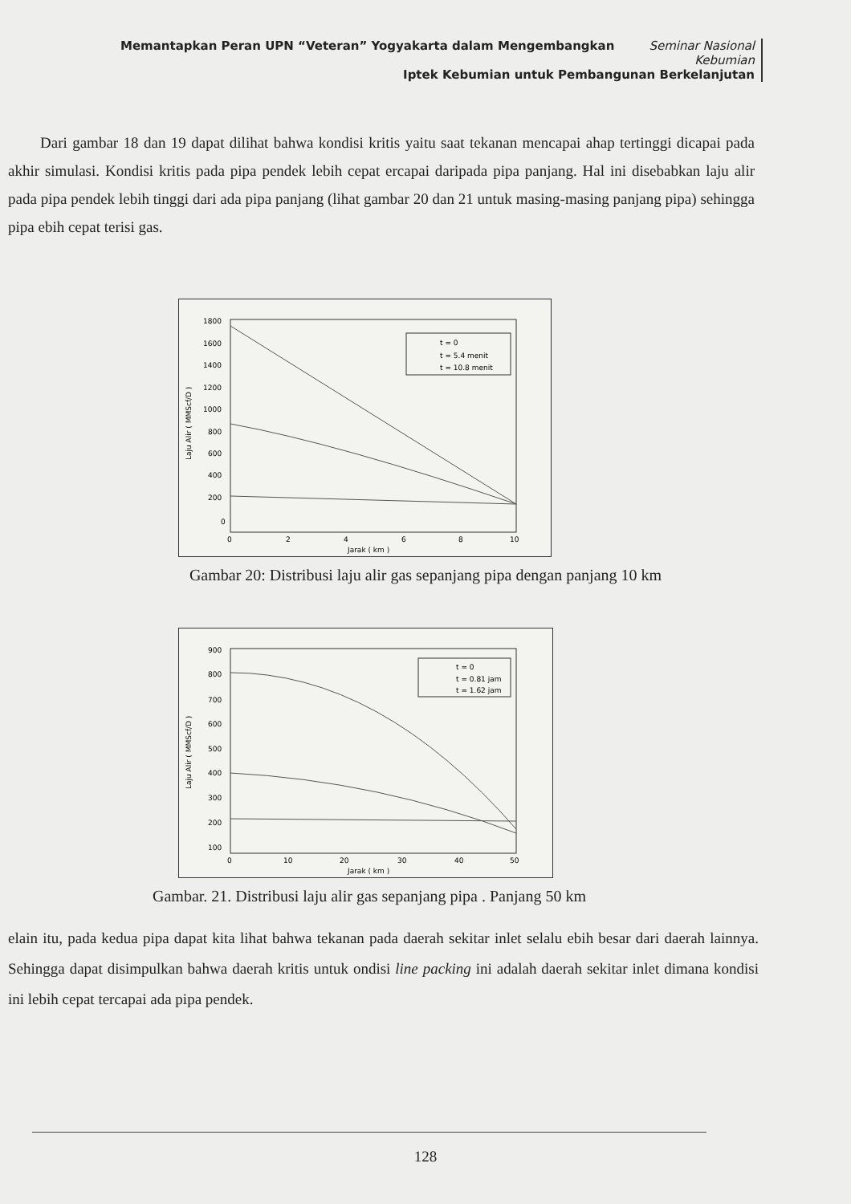Memantapkan Peran UPN “Veteran” Yogyakarta dalam Mengembangkan Seminar Nasional Kebumian
Iptek Kebumian untuk Pembangunan Berkelanjutan
Dari gambar 18 dan 19 dapat dilihat bahwa kondisi kritis yaitu saat tekanan mencapai ahap tertinggi dicapai pada akhir simulasi. Kondisi kritis pada pipa pendek lebih cepat ercapai daripada pipa panjang. Hal ini disebabkan laju alir pada pipa pendek lebih tinggi dari ada pipa panjang (lihat gambar 20 dan 21 untuk masing-masing panjang pipa) sehingga pipa ebih cepat terisi gas.
1800
1600
1400
1200
1000
800
600
400
200
0
0
2
4
6
8
10
Jarak ( km )
Laju Alir ( MMScf/D )
t = 0
t = 5.4 menit
t = 10.8 menit
Gambar 20: Distribusi laju alir gas sepanjang pipa dengan panjang 10 km
900
800
700
600
500
400
300
200
100
0
10
20
30
40
50
Jarak ( km )
Laju Alir ( MMScf/D )
t = 0
t = 0.81 jam
t = 1.62 jam
Gambar. 21. Distribusi laju alir gas sepanjang pipa . Panjang 50 km
elain itu, pada kedua pipa dapat kita lihat bahwa tekanan pada daerah sekitar inlet selalu ebih besar dari daerah lainnya. Sehingga dapat disimpulkan bahwa daerah kritis untuk ondisi line packing ini adalah daerah sekitar inlet dimana kondisi ini lebih cepat tercapai ada pipa pendek.
128